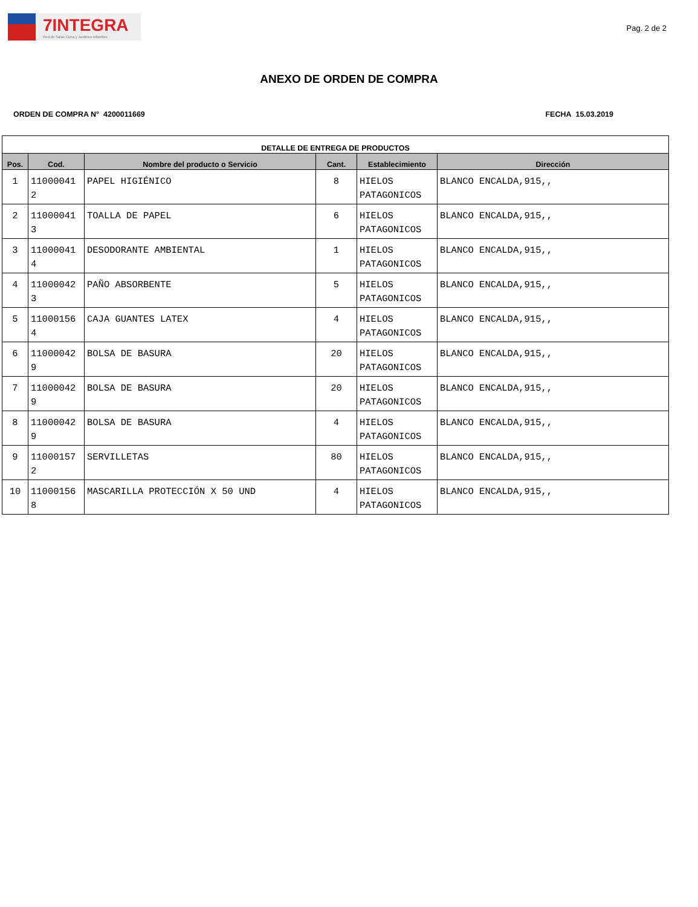7INTEGRA
Red de Salas Cuna y Jardines Infantiles
Pag. 2 de 2
ANEXO DE ORDEN DE COMPRA
ORDEN DE COMPRA N° 4200011669 FECHA 15.03.2019
| DETALLE DE ENTREGA DE PRODUCTOS | | | | | |
| --- | --- | --- | --- | --- | --- |
| Pos. | Cod. | Nombre del producto o Servicio | Cant. | Establecimiento | Dirección |
| 1 | 11000041 2 | PAPEL HIGIÉNICO | 8 | HIELOS PATAGONICOS | BLANCO ENCALDA,915,, |
| 2 | 11000041 3 | TOALLA DE PAPEL | 6 | HIELOS PATAGONICOS | BLANCO ENCALDA,915,, |
| 3 | 11000041 4 | DESODORANTE AMBIENTAL | 1 | HIELOS PATAGONICOS | BLANCO ENCALDA,915,, |
| 4 | 11000042 3 | PAÑO ABSORBENTE | 5 | HIELOS PATAGONICOS | BLANCO ENCALDA,915,, |
| 5 | 11000156 4 | CAJA GUANTES LATEX | 4 | HIELOS PATAGONICOS | BLANCO ENCALDA,915,, |
| 6 | 11000042 9 | BOLSA DE BASURA | 20 | HIELOS PATAGONICOS | BLANCO ENCALDA,915,, |
| 7 | 11000042 9 | BOLSA DE BASURA | 20 | HIELOS PATAGONICOS | BLANCO ENCALDA,915,, |
| 8 | 11000042 9 | BOLSA DE BASURA | 4 | HIELOS PATAGONICOS | BLANCO ENCALDA,915,, |
| 9 | 11000157 2 | SERVILLETAS | 80 | HIELOS PATAGONICOS | BLANCO ENCALDA,915,, |
| 10 | 11000156 8 | MASCARILLA PROTECCIÓN X 50 UND | 4 | HIELOS PATAGONICOS | BLANCO ENCALDA,915,, |